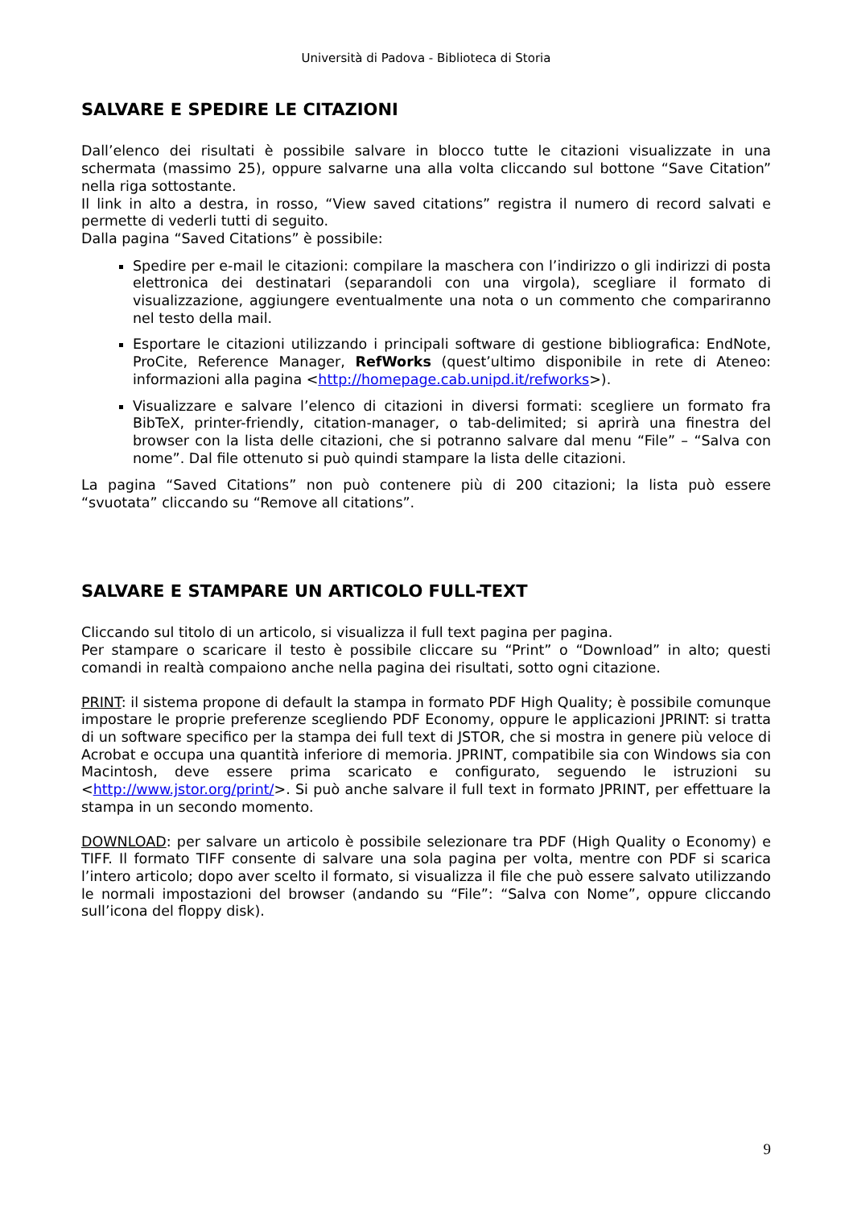Università di Padova - Biblioteca di Storia
SALVARE E SPEDIRE LE CITAZIONI
Dall’elenco dei risultati è possibile salvare in blocco tutte le citazioni visualizzate in una schermata (massimo 25), oppure salvarne una alla volta cliccando sul bottone “Save Citation” nella riga sottostante.
Il link in alto a destra, in rosso, “View saved citations” registra il numero di record salvati e permette di vederli tutti di seguito.
Dalla pagina “Saved Citations” è possibile:
Spedire per e-mail le citazioni: compilare la maschera con l’indirizzo o gli indirizzi di posta elettronica dei destinatari (separandoli con una virgola), scegliare il formato di visualizzazione, aggiungere eventualmente una nota o un commento che compariranno nel testo della mail.
Esportare le citazioni utilizzando i principali software di gestione bibliografica: EndNote, ProCite, Reference Manager, RefWorks (quest’ultimo disponibile in rete di Ateneo: informazioni alla pagina <http://homepage.cab.unipd.it/refworks>).
Visualizzare e salvare l’elenco di citazioni in diversi formati: scegliere un formato fra BibTeX, printer-friendly, citation-manager, o tab-delimited; si aprirà una finestra del browser con la lista delle citazioni, che si potranno salvare dal menu “File” – “Salva con nome”. Dal file ottenuto si può quindi stampare la lista delle citazioni.
La pagina “Saved Citations” non può contenere più di 200 citazioni; la lista può essere “svuotata” cliccando su “Remove all citations”.
SALVARE E STAMPARE UN ARTICOLO FULL-TEXT
Cliccando sul titolo di un articolo, si visualizza il full text pagina per pagina.
Per stampare o scaricare il testo è possibile cliccare su “Print” o “Download” in alto; questi comandi in realtà compaiono anche nella pagina dei risultati, sotto ogni citazione.
PRINT: il sistema propone di default la stampa in formato PDF High Quality; è possibile comunque impostare le proprie preferenze scegliendo PDF Economy, oppure le applicazioni JPRINT: si tratta di un software specifico per la stampa dei full text di JSTOR, che si mostra in genere più veloce di Acrobat e occupa una quantità inferiore di memoria. JPRINT, compatibile sia con Windows sia con Macintosh, deve essere prima scaricato e configurato, seguendo le istruzioni su <http://www.jstor.org/print/>. Si può anche salvare il full text in formato JPRINT, per effettuare la stampa in un secondo momento.
DOWNLOAD: per salvare un articolo è possibile selezionare tra PDF (High Quality o Economy) e TIFF. Il formato TIFF consente di salvare una sola pagina per volta, mentre con PDF si scarica l’intero articolo; dopo aver scelto il formato, si visualizza il file che può essere salvato utilizzando le normali impostazioni del browser (andando su “File”: “Salva con Nome”, oppure cliccando sull’icona del floppy disk).
9